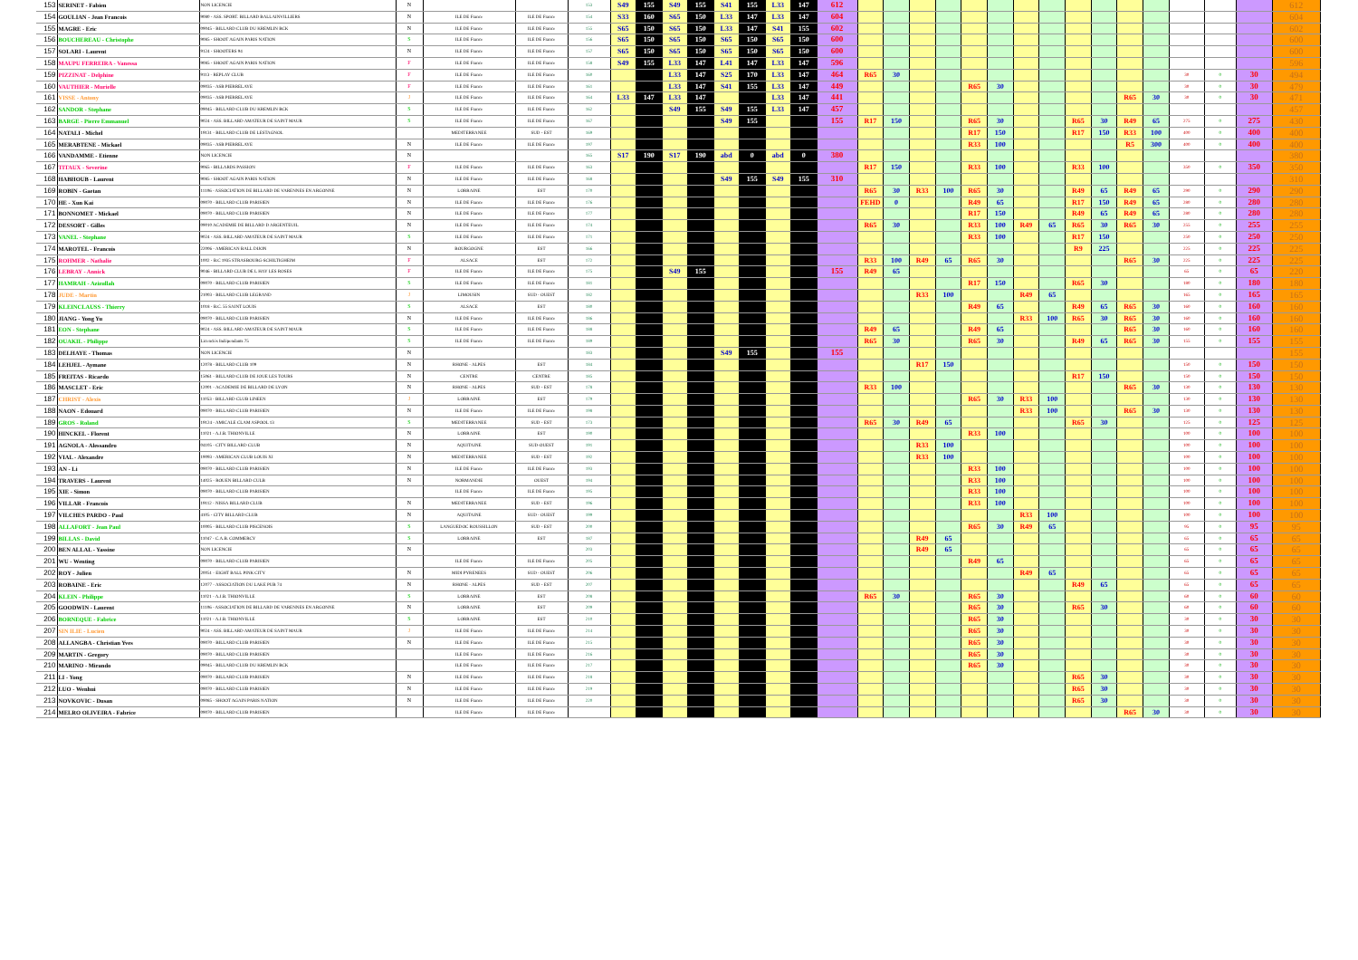| 153 | SERINET - Fabien | NON LICENCIE | N | | | 153 | S49 | 155 | S49 | 155 | S41 | 155 | L33 | 147 | 612 | | | | | | | | | | | | | | | | 612 |
| 154 | GOULIAN - Jean Francois | 9080 - ASS. SPORT. BILLARD BALLAINVILLIERS | N | ILE DE France | ILE DE France | 154 | S33 | 160 | S65 | 150 | L33 | 147 | L33 | 147 | 604 | | | | | | | | | | | | | | | | 604 |
| 155 | MAGRE - Eric | 09045 - BILLARD CLUB DU KREMLIN BCK | N | ILE DE France | ILE DE France | 155 | S65 | 150 | S65 | 150 | L33 | 147 | S41 | 155 | 602 | | | | | | | | | | | | | | | | 602 |
| 156 | BOUCHEREAU - Christophe | 9085 - SHOOT AGAIN PARIS NATION | S | ILE DE France | ILE DE France | 156 | S65 | 150 | S65 | 150 | S65 | 150 | S65 | 150 | 600 | | | | | | | | | | | | | | | | 600 |
| 157 | SOLARI - Laurent | 9124 - SHOOTERS 94 | N | ILE DE France | ILE DE France | 157 | S65 | 150 | S65 | 150 | S65 | 150 | S65 | 150 | 600 | | | | | | | | | | | | | | | | 600 |
| 158 | MAUPU FERREIRA - Vanessa | 9085 - SHOOT AGAIN PARIS NATION | F | ILE DE France | ILE DE France | 158 | S49 | 155 | L33 | 147 | L41 | 147 | L33 | 147 | 596 | | | | | | | | | | | | | | | | 596 |
| 159 | PIZZINAT - Delphine | 9113 - REPLAY CLUB | F | ILE DE France | ILE DE France | 160 | | | L33 | 147 | S25 | 170 | L33 | 147 | 464 | R65 | 30 | | | | | | | | | | | 30 | 0 | 30 | 494 |
| 160 | VAUTHIER - Murielle | 09035 - ASB PIERRELAYE | F | ILE DE France | ILE DE France | 161 | | | L33 | 147 | S41 | 155 | L33 | 147 | 449 | | | | | R65 | 30 | | | | | | | 30 | 0 | 30 | 479 |
| 161 | VISSE - Antony | 09035 - ASB PIERRELAYE | J | ILE DE France | ILE DE France | 164 | L33 | 147 | L33 | 147 | | | L33 | 147 | 441 | | | | | | | | | | | R65 | 30 | 30 | 0 | 30 | 471 |
| 162 | SANDOR - Stephane | 09045 - BILLARD CLUB DU KREMLIN BCK | S | ILE DE France | ILE DE France | 162 | | | S49 | 155 | S49 | 155 | L33 | 147 | 457 | | | | | | | | | | | | | | | | 457 |
| 163 | BARGE - Pierre Emmanuel | 9024 - ASS. BILLARD AMATEUR DE SAINT MAUR | S | ILE DE France | ILE DE France | 167 | | | | | S49 | 155 | | | 155 | R17 | 150 | | | R65 | 30 | | | R65 | 30 | R49 | 65 | 275 | 0 | 275 | 430 |
| 164 | NATALI - Michel | 19131 - BILLARD CLUB DE LESTAGNOL | | MEDITERRANEE | SUD - EST | 169 | | | | | | | | | | | | | | R17 | 150 | | | R17 | 150 | R33 | 100 | 400 | 0 | 400 | 400 |
| 165 | MERABTENE - Mickael | 09035 - ASB PIERRELAYE | N | ILE DE France | ILE DE France | 197 | | | | | | | | | | | | | | R33 | 100 | | | | | R5 | 300 | 400 | 0 | 400 | 400 |
| 166 | VANDAMME - Etienne | NON LICENCIE | N | | | 165 | S17 | 190 | S17 | 190 | abd | 0 | abd | 0 | 380 | | | | | | | | | | | | | | | | 380 |
| 167 | TITAUX - Severine | 9065 - BILLARDS PASSION | F | ILE DE France | ILE DE France | 163 | | | | | | | | | | R17 | 150 | | | R33 | 100 | | | R33 | 100 | | | 350 | 0 | 350 | 350 |
| 168 | HABHOUB - Laurent | 9085 - SHOOT AGAIN PARIS NATION | N | ILE DE France | ILE DE France | 168 | | | | | S49 | 155 | S49 | 155 | 310 | | | | | | | | | | | | | | | | 310 |
| 169 | ROBIN - Gaetan | 11106 - ASSOCIATION DE BILLARD DE VARENNES EN ARGONNE | N | LORRAINE | EST | 170 | | | | | | | | | | R65 | 30 | R33 | 100 | R65 | 30 | | | R49 | 65 | R49 | 65 | 290 | 0 | 290 | 290 |
| 170 | HE - Xun Kai | 09070 - BILLARD CLUB PARISIEN | N | ILE DE France | ILE DE France | 176 | | | | | | | | | | FEHD | 0 | | | R49 | 65 | | | R17 | 150 | R49 | 65 | 280 | 0 | 280 | 280 |
| 171 | BONNOMET - Mickael | 09070 - BILLARD CLUB PARISIEN | N | ILE DE France | ILE DE France | 177 | | | | | | | | | | | | | | R17 | 150 | | | R49 | 65 | R49 | 65 | 280 | 0 | 280 | 280 |
| 172 | DESSORT - Gilles | 09010 ACADEMIE DE BILLARD D ARGENTEUIL | N | ILE DE France | ILE DE France | 174 | | | | | | | | | | R65 | 30 | | | R33 | 100 | R49 | 65 | R65 | 30 | R65 | 30 | 255 | 0 | 255 | 255 |
| 173 | VANEL - Stephane | 9024 - ASS. BILLARD AMATEUR DE SAINT MAUR | S | ILE DE France | ILE DE France | 171 | | | | | | | | | | | | | | R33 | 100 | | | R17 | 150 | | | 250 | 0 | 250 | 250 |
| 174 | MAROTEL - Francois | 22006 - AMERICAN BALL DIJON | N | BOURGOGNE | EST | 166 | | | | | | | | | | | | | | | | | | R9 | 225 | | | 225 | 0 | 225 | 225 |
| 175 | ROHMER - Nathalie | 1002 - B.C 1935 STRASBOURG-SCHILTIGHEIM | F | ALSACE | EST | 172 | | | | | | | | | | R33 | 100 | R49 | 65 | R65 | 30 | | | | | R65 | 30 | 225 | 0 | 225 | 225 |
| 176 | LEBRAY - Annick | 9046 - BILLARD CLUB DE L HAY LES ROSES | F | ILE DE France | ILE DE France | 175 | | | S49 | 155 | | | | | 155 | R49 | 65 | | | | | | | | | | | 65 | 0 | 65 | 220 |
| 177 | HAMRAH - Azizullah | 09070 - BILLARD CLUB PARISIEN | S | ILE DE France | ILE DE France | 181 | | | | | | | | | | | | | | R17 | 150 | | | R65 | 30 | | | 180 | 0 | 180 | 180 |
| 178 | JUDE - Martin | 21003 - BILLARD CLUB LEGRAND | J | LIMOUSIN | SUD - OUEST | 182 | | | | | | | | | | | | R33 | 100 | | | R49 | 65 | | | | | 165 | 0 | 165 | 165 |
| 179 | KLEINCLAUSS - Thierry | 1018 - B.C. 55 SAINT LOUIS | S | ALSACE | EST | 180 | | | | | | | | | | | | | | R49 | 65 | | | R49 | 65 | R65 | 30 | 160 | 0 | 160 | 160 |
| 180 | JIANG - Yong Yu | 09070 - BILLARD CLUB PARISIEN | N | ILE DE France | ILE DE France | 186 | | | | | | | | | | | | | | | | R33 | 100 | R65 | 30 | R65 | 30 | 160 | 0 | 160 | 160 |
| 181 | EON - Stephane | 9024 - ASS. BILLARD AMATEUR DE SAINT MAUR | S | ILE DE France | ILE DE France | 188 | | | | | | | | | | R49 | 65 | | | R49 | 65 | | | | | R65 | 30 | 160 | 0 | 160 | 160 |
| 182 | OUAKIL - Philippe | Licenciés Indépendants 75 | S | ILE DE France | ILE DE France | 189 | | | | | | | | | | R65 | 30 | | | R65 | 30 | | | R49 | 65 | R65 | 30 | 155 | 0 | 155 | 155 |
| 183 | DELHAYE - Thomas | NON LICENCIE | N | | | 183 | | | | | S49 | 155 | | | 155 | | | | | | | | | | | | | | | | 155 |
| 184 | LEHJEL - Aymane | 12078 - BILLARD CLUB 109 | N | RHONE - ALPES | EST | 184 | | | | | | | | | | | | R17 | 150 | | | | | | | | | 150 | 0 | 150 | 150 |
| 185 | FREITAS - Ricardo | 15061 - BILLARD CLUB DE JOUE LES TOURS | N | CENTRE | CENTRE | 185 | | | | | | | | | | | | | | | | | | R17 | 150 | | | 150 | 0 | 150 | 150 |
| 186 | MASCLET - Eric | 12001 - ACADEMIE DE BILLARD DE LYON | N | RHONE - ALPES | SUD - EST | 178 | | | | | | | | | | R33 | 100 | | | | | | | | | R65 | 30 | 130 | 0 | 130 | 130 |
| 187 | CHRIST - Alexis | 11053 - BILLARD CLUB LINEEN | J | LORRAINE | EST | 179 | | | | | | | | | | | | | | R65 | 30 | R33 | 100 | | | | | 130 | 0 | 130 | 130 |
| 188 | NAON - Edouard | 09070 - BILLARD CLUB PARISIEN | N | ILE DE France | ILE DE France | 198 | | | | | | | | | | | | | | | | R33 | 100 | | | R65 | 30 | 130 | 0 | 130 | 130 |
| 189 | GROS - Roland | 19124 - AMICALE CLAM ASPOOL 13 | S | MEDITERRANEE | SUD - EST | 173 | | | | | | | | | | R65 | 30 | R49 | 65 | | | | | R65 | 30 | | | 125 | 0 | 125 | 125 |
| 190 | HINCKEL - Florent | 11021 - A.J.B. THIONVILLE | N | LORRAINE | EST | 190 | | | | | | | | | | | | | | R33 | 100 | | | | | | | 100 | 0 | 100 | 100 |
| 191 | AGNOLA - Alessandro | 04105 - CITY BILLARD CLUB | N | AQUITAINE | SUD-OUEST | 191 | | | | | | | | | | | | R33 | 100 | | | | | | | | | 100 | 0 | 100 | 100 |
| 192 | VIAL - Alexandre | 19093 - AMERICAN CLUB LOUIS XI | N | MEDITERRANEE | SUD - EST | 192 | | | | | | | | | | | | R33 | 100 | | | | | | | | | 100 | 0 | 100 | 100 |
| 193 | AN - Li | 09070 - BILLARD CLUB PARISIEN | N | ILE DE France | ILE DE France | 193 | | | | | | | | | | | | | | R33 | 100 | | | | | | | 100 | 0 | 100 | 100 |
| 194 | TRAVERS - Laurent | 14025 - ROUEN BILLARD CULB | N | NORMANDIE | OUEST | 194 | | | | | | | | | | | | | | R33 | 100 | | | | | | | 100 | 0 | 100 | 100 |
| 195 | XIE - Simon | 09070 - BILLARD CLUB PARISIEN | | ILE DE France | ILE DE France | 195 | | | | | | | | | | | | | | R33 | 100 | | | | | | | 100 | 0 | 100 | 100 |
| 196 | VILLAR - Francois | 19112 - NISSA BILLARD CLUB | N | MEDITERRANEE | SUD - EST | 196 | | | | | | | | | | | | | | R33 | 100 | | | | | | | 100 | 0 | 100 | 100 |
| 197 | VILCHES PARDO - Paul | 4105 - CITY BILLARD CLUB | N | AQUITAINE | SUD - OUEST | 199 | | | | | | | | | | | | | | | | R33 | 100 | | | | | 100 | 0 | 100 | 100 |
| 198 | ALLAFORT - Jean Paul | 10005 - BILLARD CLUB PISCENOIS | S | LANGUEDOC ROUSSILLON | SUD - EST | 200 | | | | | | | | | | | | | | R65 | 30 | R49 | 65 | | | | | 95 | 0 | 95 | 95 |
| 199 | BILLAS - David | 11047 - C.A.B. COMMERCY | S | LORRAINE | EST | 187 | | | | | | | | | | | | R49 | 65 | | | | | | | | | 65 | 0 | 65 | 65 |
| 200 | BEN ALLAL - Yassine | NON LICENCIE | N | | | 203 | | | | | | | | | | | | R49 | 65 | | | | | | | | | 65 | 0 | 65 | 65 |
| 201 | WU - Wenting | 09070 - BILLARD CLUB PARISIEN | | ILE DE France | ILE DE France | 205 | | | | | | | | | | | | | | R49 | 65 | | | | | | | 65 | 0 | 65 | 65 |
| 202 | ROY - Julien | 20051 - EIGHT BALL PINK CITY | N | MIDI PYRENEES | SUD - OUEST | 206 | | | | | | | | | | | | | | | | R49 | 65 | | | | | 65 | 0 | 65 | 65 |
| 203 | ROBAINE - Eric | 12077 - ASSOCIATION DU LAKE PUB 74 | N | RHONE - ALPES | SUD - EST | 207 | | | | | | | | | | | | | | | | | | R49 | 65 | | | 65 | 0 | 65 | 65 |
| 204 | KLEIN - Philippe | 11021 - A.J.B. THIONVILLE | S | LORRAINE | EST | 208 | | | | | | | | | | R65 | 30 | | | R65 | 30 | | | | | | | 60 | 0 | 60 | 60 |
| 205 | GOODWIN - Laurent | 11106 - ASSOCIATION DE BILLARD DE VARENNES EN ARGONNE | N | LORRAINE | EST | 209 | | | | | | | | | | | | | | R65 | 30 | | | R65 | 30 | | | 60 | 0 | 60 | 60 |
| 206 | BORNEQUE - Fabrice | 11021 - A.J.B. THIONVILLE | S | LORRAINE | EST | 210 | | | | | | | | | | | | | | R65 | 30 | | | | | | | 30 | 0 | 30 | 30 |
| 207 | SIN ILIE - Lucien | 9024 - ASS. BILLARD AMATEUR DE SAINT MAUR | J | ILE DE France | ILE DE France | 214 | | | | | | | | | | | | | | R65 | 30 | | | | | | | 30 | 0 | 30 | 30 |
| 208 | ALLANGBA - Christian Yves | 09070 - BILLARD CLUB PARISIEN | N | ILE DE France | ILE DE France | 215 | | | | | | | | | | | | | | R65 | 30 | | | | | | | 30 | 0 | 30 | 30 |
| 209 | MARTIN - Gregory | 09070 - BILLARD CLUB PARISIEN | | ILE DE France | ILE DE France | 216 | | | | | | | | | | | | | | R65 | 30 | | | | | | | 30 | 0 | 30 | 30 |
| 210 | MARINO - Mirando | 09045 - BILLARD CLUB DU KREMLIN BCK | | ILE DE France | ILE DE France | 217 | | | | | | | | | | | | | | R65 | 30 | | | | | | | 30 | 0 | 30 | 30 |
| 211 | LI - Yong | 09070 - BILLARD CLUB PARISIEN | N | ILE DE France | ILE DE France | 218 | | | | | | | | | | | | | | | | | | R65 | 30 | | | 30 | 0 | 30 | 30 |
| 212 | LUO - Wenhui | 09070 - BILLARD CLUB PARISIEN | N | ILE DE France | ILE DE France | 219 | | | | | | | | | | | | | | | | | | R65 | 30 | | | 30 | 0 | 30 | 30 |
| 213 | NOVKOVIC - Dusan | 09085 - SHOOT AGAIN PARIS NATION | N | ILE DE France | ILE DE France | 220 | | | | | | | | | | | | | | | | | | R65 | 30 | | | 30 | 0 | 30 | 30 |
| 214 | MELRO OLIVEIRA - Fabrice | 09070 - BILLARD CLUB PARISIEN | | ILE DE France | ILE DE France | | | | | | | | | | | | | | | | | | | | | R65 | 30 | 30 | 0 | 30 | 30 |